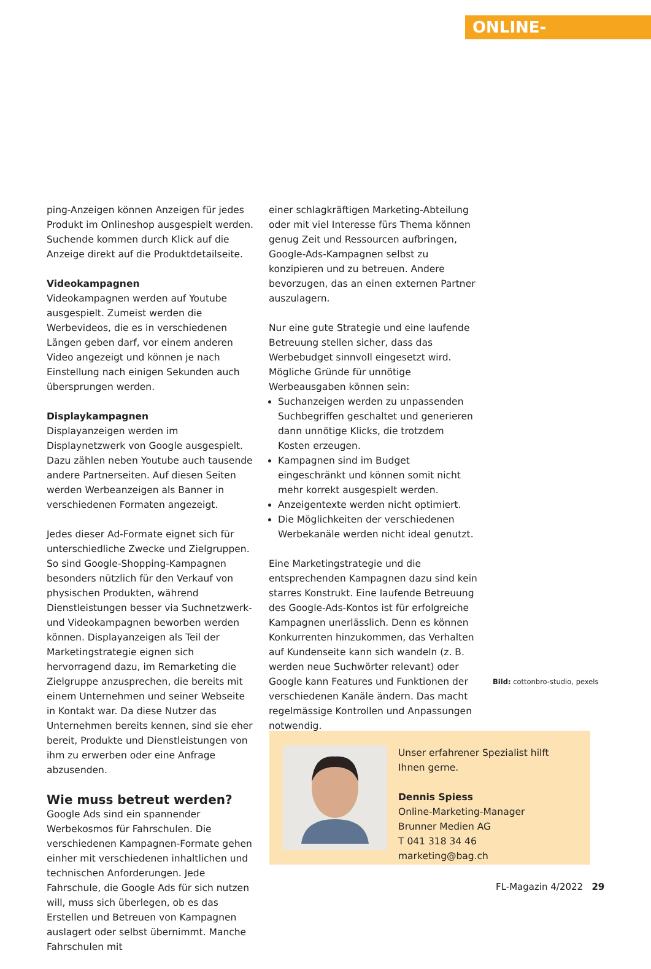ONLINE-MARKETING
ping-Anzeigen können Anzeigen für jedes Produkt im Onlineshop ausgespielt werden. Suchende kommen durch Klick auf die Anzeige direkt auf die Produktdetailseite.
Videokampagnen
Videokampagnen werden auf Youtube ausgespielt. Zumeist werden die Werbevideos, die es in verschiedenen Längen geben darf, vor einem anderen Video angezeigt und können je nach Einstellung nach einigen Sekunden auch übersprungen werden.
Displaykampagnen
Displayanzeigen werden im Displaynetzwerk von Google ausgespielt. Dazu zählen neben Youtube auch tausende andere Partnerseiten. Auf diesen Seiten werden Werbeanzeigen als Banner in verschiedenen Formaten angezeigt.
Jedes dieser Ad-Formate eignet sich für unterschiedliche Zwecke und Zielgruppen. So sind Google-Shopping-Kampagnen besonders nützlich für den Verkauf von physischen Produkten, während Dienstleistungen besser via Suchnetzwerk- und Videokampagnen beworben werden können. Displayanzeigen als Teil der Marketingstrategie eignen sich hervorragend dazu, im Remarketing die Zielgruppe anzusprechen, die bereits mit einem Unternehmen und seiner Webseite in Kontakt war. Da diese Nutzer das Unternehmen bereits kennen, sind sie eher bereit, Produkte und Dienstleistungen von ihm zu erwerben oder eine Anfrage abzusenden.
Wie muss betreut werden?
Google Ads sind ein spannender Werbekosmos für Fahrschulen. Die verschiedenen Kampagnen-Formate gehen einher mit verschiedenen inhaltlichen und technischen Anforderungen. Jede Fahrschule, die Google Ads für sich nutzen will, muss sich überlegen, ob es das Erstellen und Betreuen von Kampagnen auslagert oder selbst übernimmt. Manche Fahrschulen mit
einer schlagkräftigen Marketing-Abteilung oder mit viel Interesse fürs Thema können genug Zeit und Ressourcen aufbringen, Google-Ads-Kampagnen selbst zu konzipieren und zu betreuen. Andere bevorzugen, das an einen externen Partner auszulagern.
Nur eine gute Strategie und eine laufende Betreuung stellen sicher, dass das Werbebudget sinnvoll eingesetzt wird. Mögliche Gründe für unnötige Werbeausgaben können sein:
Suchanzeigen werden zu unpassenden Suchbegriffen geschaltet und generieren dann unnötige Klicks, die trotzdem Kosten erzeugen.
Kampagnen sind im Budget eingeschränkt und können somit nicht mehr korrekt ausgespielt werden.
Anzeigentexte werden nicht optimiert.
Die Möglichkeiten der verschiedenen Werbekanäle werden nicht ideal genutzt.
Eine Marketingstrategie und die entsprechenden Kampagnen dazu sind kein starres Konstrukt. Eine laufende Betreuung des Google-Ads-Kontos ist für erfolgreiche Kampagnen unerlässlich. Denn es können Konkurrenten hinzukommen, das Verhalten auf Kundenseite kann sich wandeln (z. B. werden neue Suchwörter relevant) oder Google kann Features und Funktionen der verschiedenen Kanäle ändern. Das macht regelmässige Kontrollen und Anpassungen notwendig.
Bild: cottonbro-studio, pexels
Unser erfahrener Spezialist hilft Ihnen gerne.
Dennis Spiess
Online-Marketing-Manager
Brunner Medien AG
T 041 318 34 46
marketing@bag.ch
FL-Magazin 4/2022 29